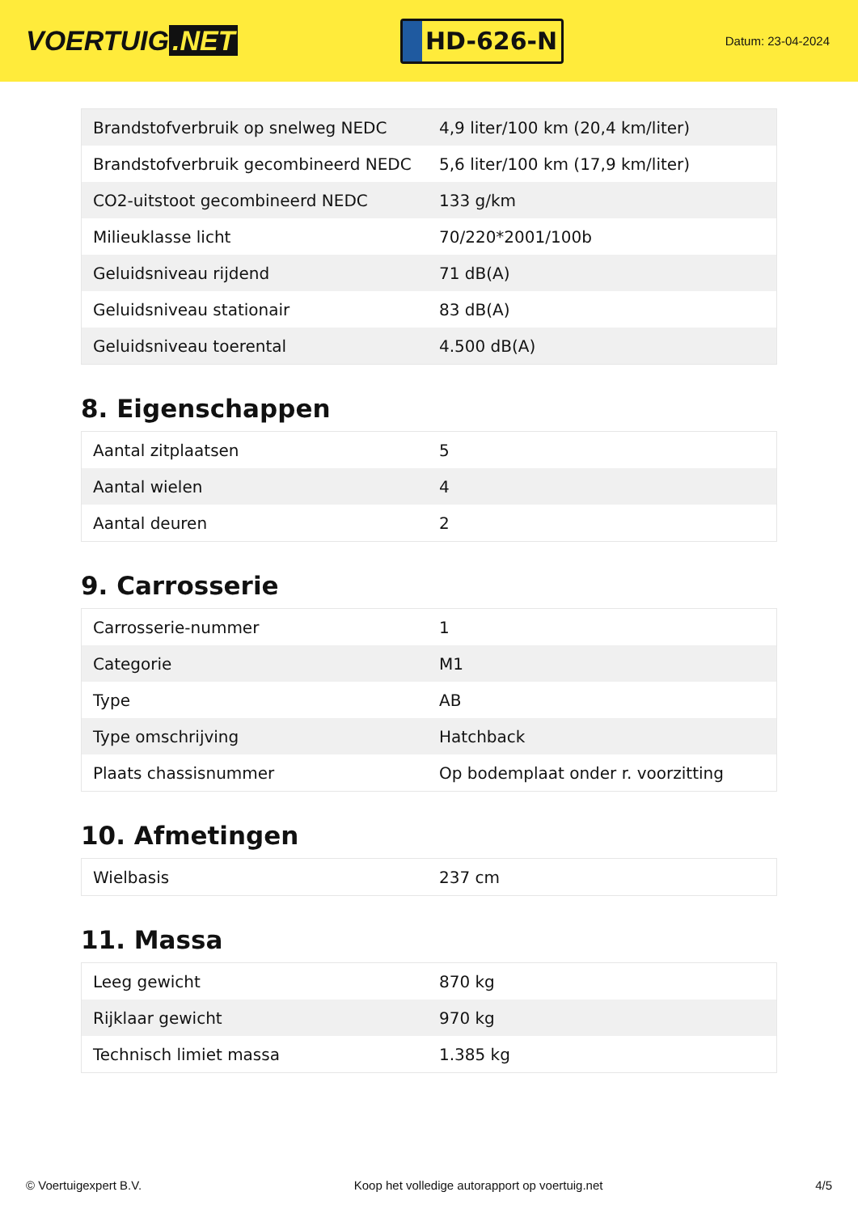VOERTUIG.NET
HD-626-N
Datum: 23-04-2024
| Brandstofverbruik op snelweg NEDC | 4,9 liter/100 km (20,4 km/liter) |
| Brandstofverbruik gecombineerd NEDC | 5,6 liter/100 km (17,9 km/liter) |
| CO2-uitstoot gecombineerd NEDC | 133 g/km |
| Milieuklasse licht | 70/220*2001/100b |
| Geluidsniveau rijdend | 71 dB(A) |
| Geluidsniveau stationair | 83 dB(A) |
| Geluidsniveau toerental | 4.500 dB(A) |
8. Eigenschappen
| Aantal zitplaatsen | 5 |
| Aantal wielen | 4 |
| Aantal deuren | 2 |
9. Carrosserie
| Carrosserie-nummer | 1 |
| Categorie | M1 |
| Type | AB |
| Type omschrijving | Hatchback |
| Plaats chassisnummer | Op bodemplaat onder r. voorzitting |
10. Afmetingen
| Wielbasis | 237 cm |
11. Massa
| Leeg gewicht | 870 kg |
| Rijklaar gewicht | 970 kg |
| Technisch limiet massa | 1.385 kg |
© Voertuigexpert B.V. Koop het volledige autorapport op voertuig.net 4/5